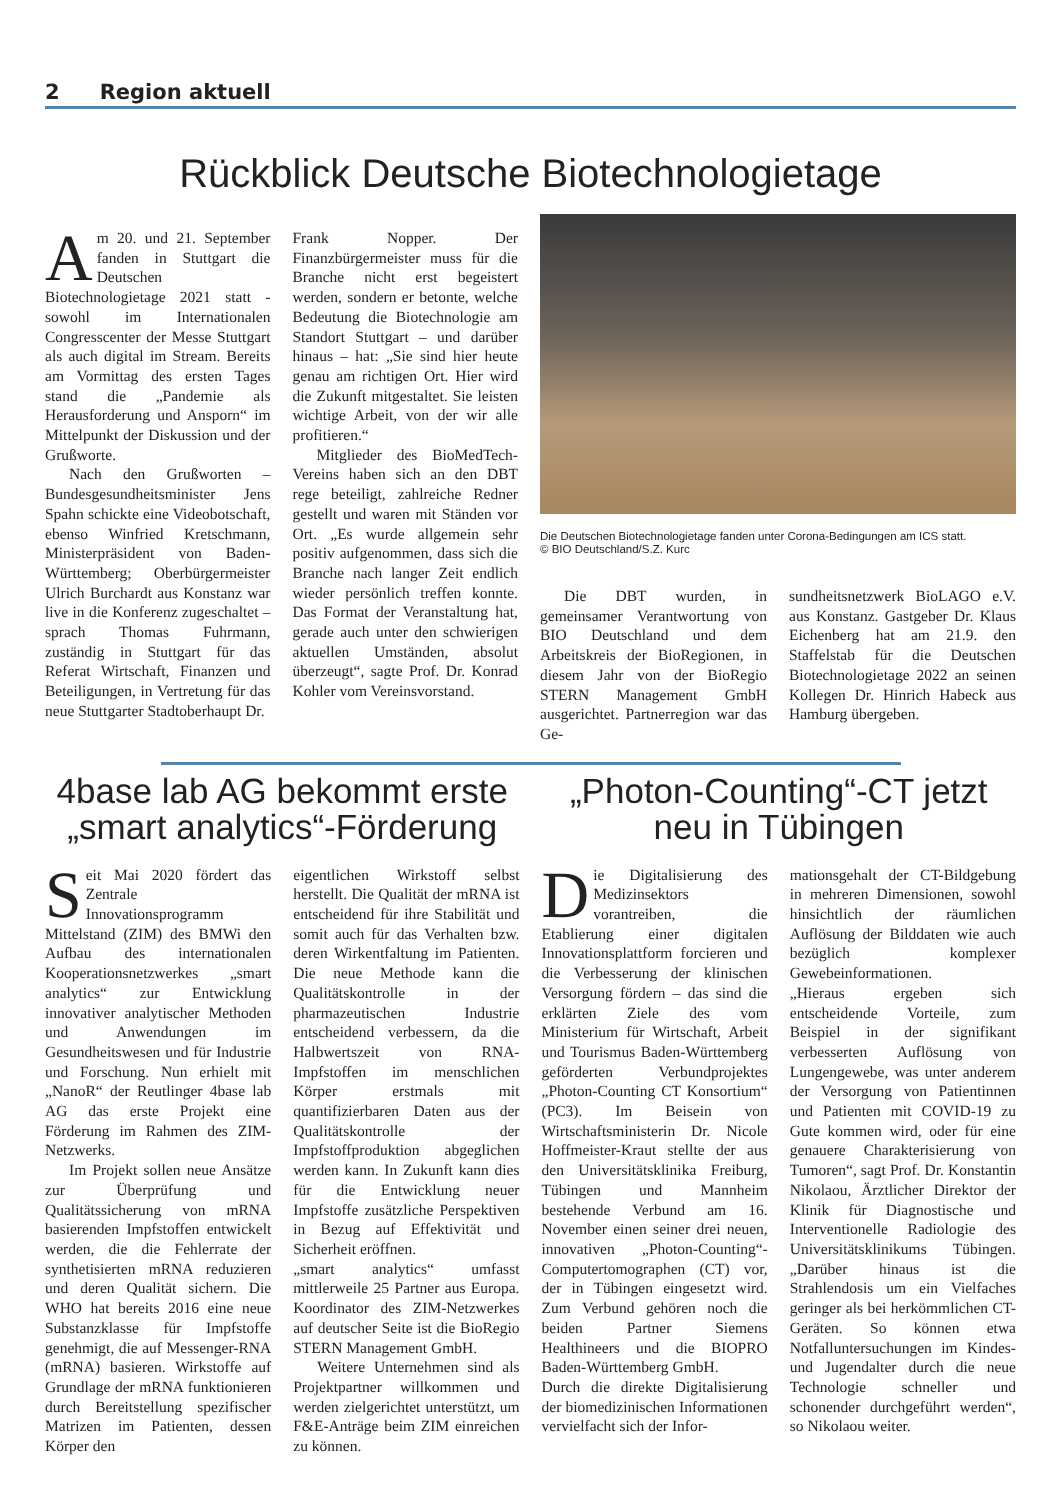2 Region aktuell
Rückblick Deutsche Biotechnologietage
Am 20. und 21. September fanden in Stuttgart die Deutschen Biotechnologietage 2021 statt - sowohl im Internationalen Congresscenter der Messe Stuttgart als auch digital im Stream. Bereits am Vormittag des ersten Tages stand die „Pandemie als Herausforderung und Ansporn“ im Mittelpunkt der Diskussion und der Grußworte.
Nach den Grußworten – Bundesgesundheitsminister Jens Spahn schickte eine Videobotschaft, ebenso Winfried Kretschmann, Ministerpräsident von Baden-Württemberg; Oberbürgermeister Ulrich Burchardt aus Konstanz war live in die Konferenz zugeschaltet – sprach Thomas Fuhrmann, zuständig in Stuttgart für das Referat Wirtschaft, Finanzen und Beteiligungen, in Vertretung für das neue Stuttgarter Stadtoberhaupt Dr.
Frank Nopper. Der Finanzbürgermeister muss für die Branche nicht erst begeistert werden, sondern er betonte, welche Bedeutung die Biotechnologie am Standort Stuttgart – und darüber hinaus – hat: „Sie sind hier heute genau am richtigen Ort. Hier wird die Zukunft mitgestaltet. Sie leisten wichtige Arbeit, von der wir alle profitieren.“
Mitglieder des BioMedTech-Vereins haben sich an den DBT rege beteiligt, zahlreiche Redner gestellt und waren mit Ständen vor Ort. „Es wurde allgemein sehr positiv aufgenommen, dass sich die Branche nach langer Zeit endlich wieder persönlich treffen konnte. Das Format der Veranstaltung hat, gerade auch unter den schwierigen aktuellen Umständen, absolut überzeugt“, sagte Prof. Dr. Konrad Kohler vom Vereinsvorstand.
Die Deutschen Biotechnologietage fanden unter Corona-Bedingungen am ICS statt.
© BIO Deutschland/S.Z. Kurc
Die DBT wurden, in gemeinsamer Verantwortung von BIO Deutschland und dem Arbeitskreis der BioRegionen, in diesem Jahr von der BioRegio STERN Management GmbH ausgerichtet. Partnerregion war das Ge-
sundheitsnetzwerk BioLAGO e.V. aus Konstanz. Gastgeber Dr. Klaus Eichenberg hat am 21.9. den Staffelstab für die Deutschen Biotechnologietage 2022 an seinen Kollegen Dr. Hinrich Habeck aus Hamburg übergeben.
4base lab AG bekommt erste „smart analytics“-Förderung
„Photon-Counting“-CT jetzt neu in Tübingen
Seit Mai 2020 fördert das Zentrale Innovationsprogramm Mittelstand (ZIM) des BMWi den Aufbau des internationalen Kooperationsnetzwerkes „smart analytics“ zur Entwicklung innovativer analytischer Methoden und Anwendungen im Gesundheitswesen und für Industrie und Forschung. Nun erhielt mit „NanoR“ der Reutlinger 4base lab AG das erste Projekt eine Förderung im Rahmen des ZIM-Netzwerks.
Im Projekt sollen neue Ansätze zur Überprüfung und Qualitätssicherung von mRNA basierenden Impfstoffen entwickelt werden, die die Fehlerrate der synthetisierten mRNA reduzieren und deren Qualität sichern. Die WHO hat bereits 2016 eine neue Substanzklasse für Impfstoffe genehmigt, die auf Messenger-RNA (mRNA) basieren. Wirkstoffe auf Grundlage der mRNA funktionieren durch Bereitstellung spezifischer Matrizen im Patienten, dessen Körper den
eigentlichen Wirkstoff selbst herstellt. Die Qualität der mRNA ist entscheidend für ihre Stabilität und somit auch für das Verhalten bzw. deren Wirkentfaltung im Patienten. Die neue Methode kann die Qualitätskontrolle in der pharmazeutischen Industrie entscheidend verbessern, da die Halbwertszeit von RNA-Impfstoffen im menschlichen Körper erstmals mit quantifizierbaren Daten aus der Qualitätskontrolle der Impfstoffproduktion abgeglichen werden kann. In Zukunft kann dies für die Entwicklung neuer Impfstoffe zusätzliche Perspektiven in Bezug auf Effektivität und Sicherheit eröffnen.
„smart analytics“ umfasst mittlerweile 25 Partner aus Europa. Koordinator des ZIM-Netzwerkes auf deutscher Seite ist die BioRegio STERN Management GmbH.
Weitere Unternehmen sind als Projektpartner willkommen und werden zielgerichtet unterstützt, um F&E-Anträge beim ZIM einreichen zu können.
Die Digitalisierung des Medizinsektors vorantreiben, die Etablierung einer digitalen Innovationsplattform forcieren und die Verbesserung der klinischen Versorgung fördern – das sind die erklärten Ziele des vom Ministerium für Wirtschaft, Arbeit und Tourismus Baden-Württemberg geförderten Verbundprojektes „Photon-Counting CT Konsortium“ (PC3). Im Beisein von Wirtschaftsministerin Dr. Nicole Hoffmeister-Kraut stellte der aus den Universitätsklinika Freiburg, Tübingen und Mannheim bestehende Verbund am 16. November einen seiner drei neuen, innovativen „Photon-Counting“-Computertomographen (CT) vor, der in Tübingen eingesetzt wird. Zum Verbund gehören noch die beiden Partner Siemens Healthineers und die BIOPRO Baden-Württemberg GmbH.
Durch die direkte Digitalisierung der biomedizinischen Informationen vervielfacht sich der Infor-
mationsgehalt der CT-Bildgebung in mehreren Dimensionen, sowohl hinsichtlich der räumlichen Auflösung der Bilddaten wie auch bezüglich komplexer Gewebeinformationen.
„Hieraus ergeben sich entscheidende Vorteile, zum Beispiel in der signifikant verbesserten Auflösung von Lungengewebe, was unter anderem der Versorgung von Patientinnen und Patienten mit COVID-19 zu Gute kommen wird, oder für eine genauere Charakterisierung von Tumoren“, sagt Prof. Dr. Konstantin Nikolaou, Ärztlicher Direktor der Klinik für Diagnostische und Interventionelle Radiologie des Universitätsklinikums Tübingen. „Darüber hinaus ist die Strahlendosis um ein Vielfaches geringer als bei herkömmlichen CT-Geräten. So können etwa Notfalluntersuchungen im Kindes- und Jugendalter durch die neue Technologie schneller und schonender durchgeführt werden“, so Nikolaou weiter.